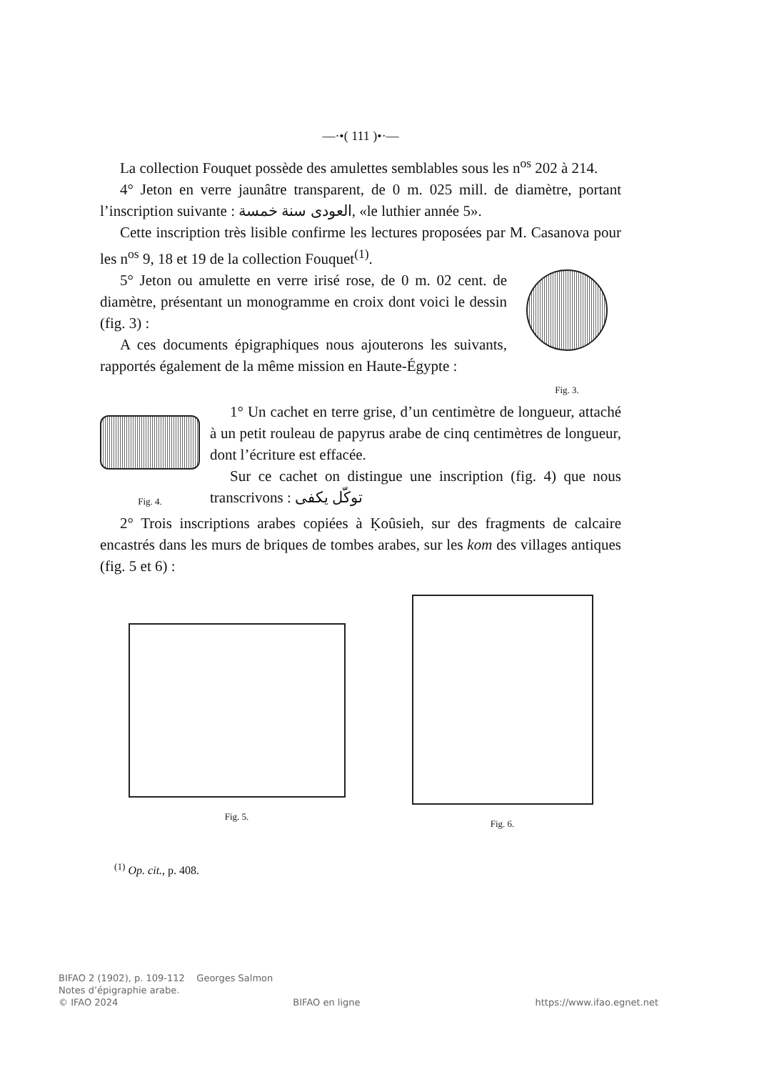—·•( 111 )•·—
La collection Fouquet possède des amulettes semblables sous les n<sup>os</sup> 202 à 214.
4° Jeton en verre jaunâtre transparent, de 0 m. 025 mill. de diamètre, portant l’inscription suivante : العودى سنة خمسة, «le luthier année 5».
Cette inscription très lisible confirme les lectures proposées par M. Casanova pour les n<sup>os</sup> 9, 18 et 19 de la collection Fouquet<sup>(1)</sup>.
5° Jeton ou amulette en verre irisé rose, de 0 m. 02 cent. de diamètre, présentant un monogramme en croix dont voici le dessin (fig. 3) :
A ces documents épigraphiques nous ajouterons les suivants, rapportés également de la même mission en Haute-Égypte :
Fig. 3.
Fig. 4.
1° Un cachet en terre grise, d’un centimètre de longueur, attaché à un petit rouleau de papyrus arabe de cinq centimètres de longueur, dont l’écriture est effacée.
Sur ce cachet on distingue une inscription (fig. 4) que nous transcrivons : توكّل يكفى
2° Trois inscriptions arabes copiées à Ḳoûsieh, sur des fragments de calcaire encastrés dans les murs de briques de tombes arabes, sur les kom des villages antiques (fig. 5 et 6) :
Fig. 5. Fig. 6.
<sup>(1)</sup> Op. cit., p. 408.
BIFAO 2 (1902), p. 109-112 Georges Salmon
Notes d’épigraphie arabe.
© IFAO 2024 BIFAO en ligne https://www.ifao.egnet.net